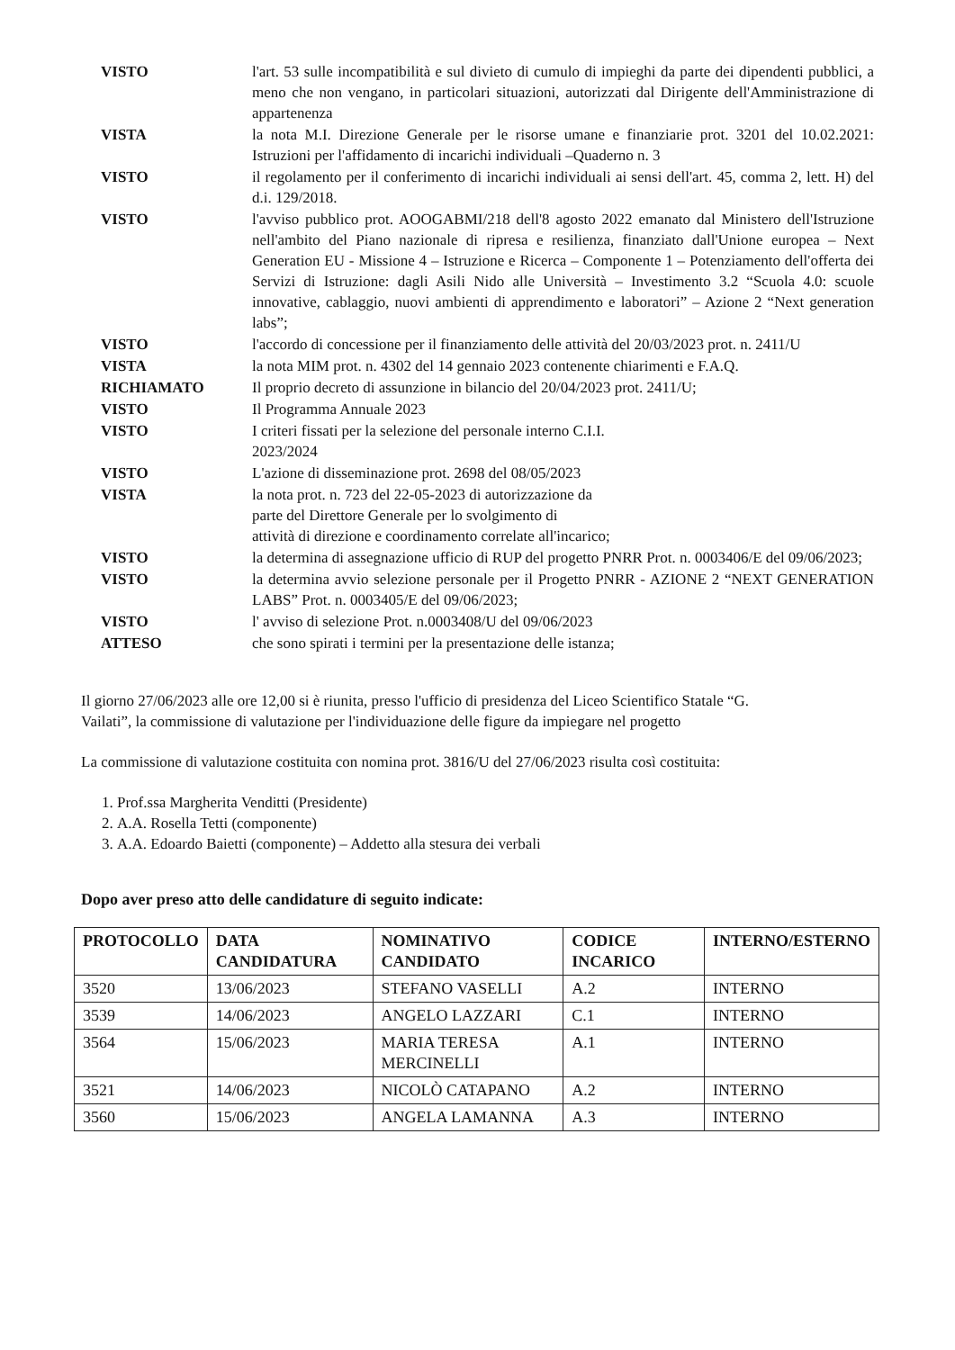VISTO l'art. 53 sulle incompatibilità e sul divieto di cumulo di impieghi da parte dei dipendenti pubblici, a meno che non vengano, in particolari situazioni, autorizzati dal Dirigente dell'Amministrazione di appartenenza
VISTA la nota M.I. Direzione Generale per le risorse umane e finanziarie prot. 3201 del 10.02.2021: Istruzioni per l'affidamento di incarichi individuali –Quaderno n. 3
VISTO il regolamento per il conferimento di incarichi individuali ai sensi dell'art. 45, comma 2, lett. H) del d.i. 129/2018.
VISTO l'avviso pubblico prot. AOOGABMI/218 dell'8 agosto 2022 emanato dal Ministero dell'Istruzione nell'ambito del Piano nazionale di ripresa e resilienza, finanziato dall'Unione europea – Next Generation EU - Missione 4 – Istruzione e Ricerca – Componente 1 – Potenziamento dell'offerta dei Servizi di Istruzione: dagli Asili Nido alle Università – Investimento 3.2 “Scuola 4.0: scuole innovative, cablaggio, nuovi ambienti di apprendimento e laboratori” – Azione 2 “Next generation labs”;
VISTO l'accordo di concessione per il finanziamento delle attività del 20/03/2023 prot. n. 2411/U
VISTA la nota MIM prot. n. 4302 del 14 gennaio 2023 contenente chiarimenti e F.A.Q.
RICHIAMATO Il proprio decreto di assunzione in bilancio del 20/04/2023 prot. 2411/U;
VISTO Il Programma Annuale 2023
VISTO I criteri fissati per la selezione del personale interno C.I.I.
2023/2024
VISTO L'azione di disseminazione prot. 2698 del 08/05/2023
VISTA la nota prot. n. 723 del 22-05-2023 di autorizzazione da
parte del Direttore Generale per lo svolgimento di
attività di direzione e coordinamento correlate all'incarico;
VISTO la determina di assegnazione ufficio di RUP del progetto PNRR Prot. n. 0003406/E del 09/06/2023;
VISTO la determina avvio selezione personale per il Progetto PNRR - AZIONE 2 “NEXT GENERATION LABS” Prot. n. 0003405/E del 09/06/2023;
VISTO l' avviso di selezione Prot. n.0003408/U del 09/06/2023
ATTESO che sono spirati i termini per la presentazione delle istanza;
Il giorno 27/06/2023 alle ore 12,00 si è riunita, presso l'ufficio di presidenza del Liceo Scientifico Statale “G. Vailati”, la commissione di valutazione per l'individuazione delle figure da impiegare nel progetto
La commissione di valutazione costituita con nomina prot. 3816/U del 27/06/2023 risulta così costituita:
1. Prof.ssa Margherita Venditti (Presidente)
2. A.A. Rosella Tetti (componente)
3. A.A. Edoardo Baietti (componente) – Addetto alla stesura dei verbali
Dopo aver preso atto delle candidature di seguito indicate:
| PROTOCOLLO | DATA CANDIDATURA | NOMINATIVO CANDIDATO | CODICE INCARICO | INTERNO/ESTERNO |
| --- | --- | --- | --- | --- |
| 3520 | 13/06/2023 | STEFANO VASELLI | A.2 | INTERNO |
| 3539 | 14/06/2023 | ANGELO LAZZARI | C.1 | INTERNO |
| 3564 | 15/06/2023 | MARIA TERESA MERCINELLI | A.1 | INTERNO |
| 3521 | 14/06/2023 | NICOLÒ CATAPANO | A.2 | INTERNO |
| 3560 | 15/06/2023 | ANGELA LAMANNA | A.3 | INTERNO |